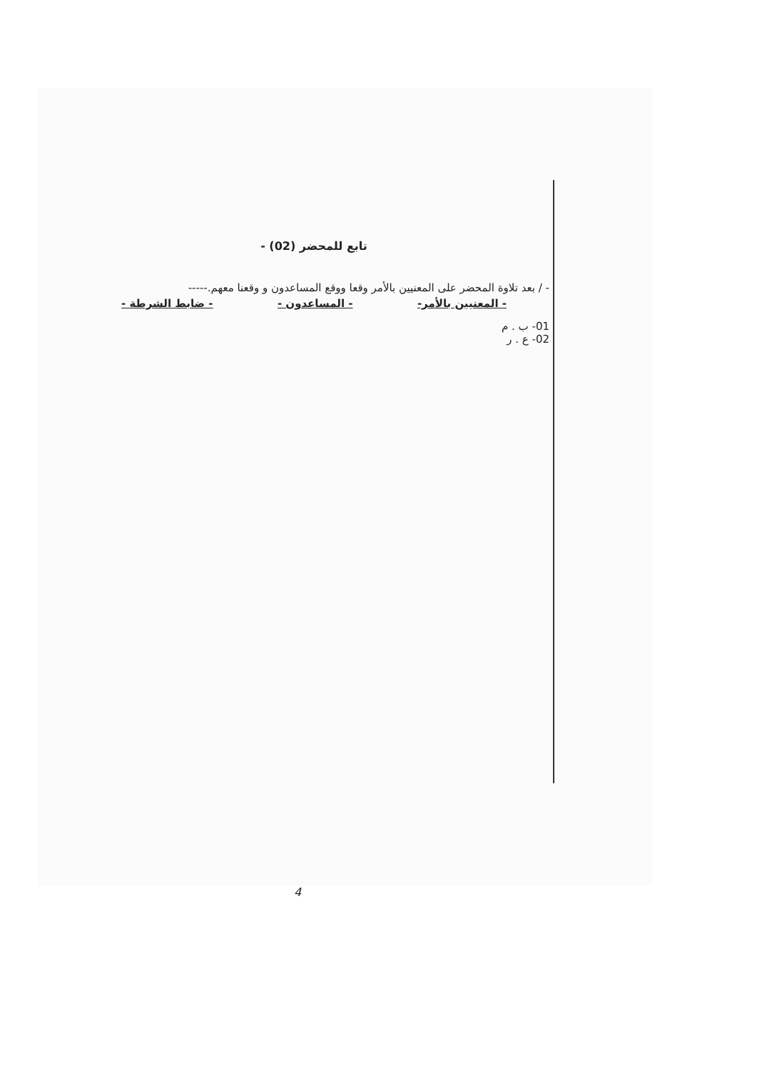تابع للمحضر (02) -
- / بعد تلاوة المحضر على المعنيين بالأمر وقعا ووقع المساعدون و وقعنا معهم.-----
- المعنيين بالأمر- - المساعدون - - ضابط الشرطة -
01- ب . م
02- ع . ر
4